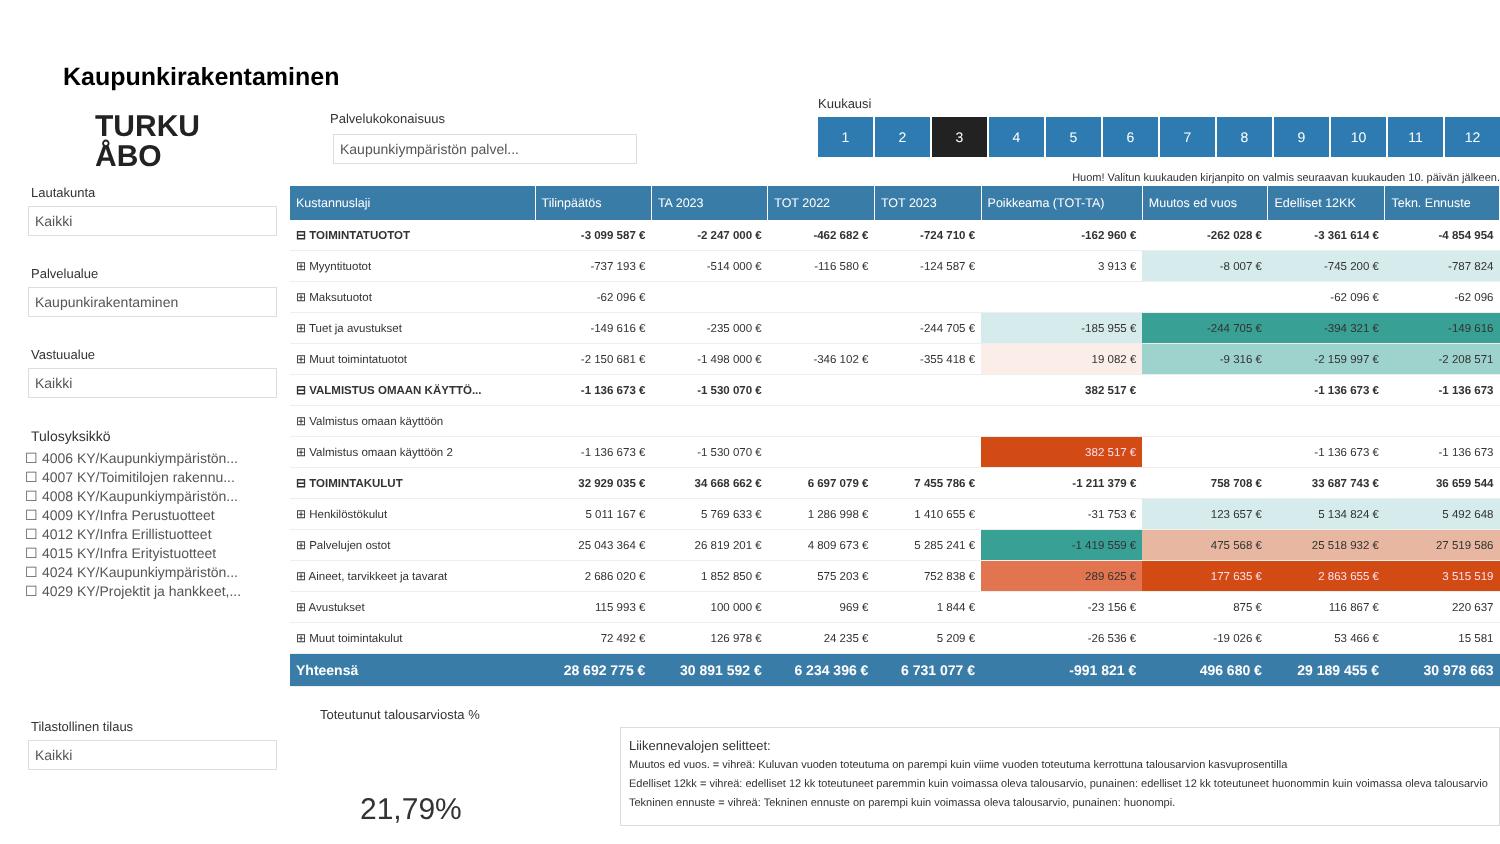Kaupunkirakentaminen
TURKU
ÅBO
Lautakunta
Kaikki
Palvelualue
Kaupunkirakentaminen
Vastuualue
Kaikki
Tulosyksikkö
☐ 4006 KY/Kaupunkiympäristön...
☐ 4007 KY/Toimitilojen rakennu...
☐ 4008 KY/Kaupunkiympäristön...
☐ 4009 KY/Infra Perustuotteet
☐ 4012 KY/Infra Erillistuotteet
☐ 4015 KY/Infra Erityistuotteet
☐ 4024 KY/Kaupunkiympäristön...
☐ 4029 KY/Projektit ja hankkeet,...
Tilastollinen tilaus
Kaikki
Palvelukokonaisuus
Kaupunkiympäristön palvel...
Kuukausi
1 2 3 456789 10 11 12
Huom! Valitun kuukauden kirjanpito on valmis seuraavan kuukauden 10. päivän jälkeen.
| Kustannuslaji | Tilinpäätös | TA 2023 | TOT 2022 | TOT 2023 | Poikkeama (TOT-TA) | Muutos ed vuos | Edelliset 12KK | Tekn. Ennuste |
| --- | --- | --- | --- | --- | --- | --- | --- | --- |
| ⊟ TOIMINTATUOTOT | -3 099 587 € | -2 247 000 € | -462 682 € | -724 710 € | -162 960 € | -262 028 € | -3 361 614 € | -4 854 954 |
| ⊞ Myyntituotot | -737 193 € | -514 000 € | -116 580 € | -124 587 € | 3 913 € | -8 007 € | -745 200 € | -787 824 |
| ⊞ Maksutuotot | -62 096 € | | | | | | -62 096 € | -62 096 |
| ⊞ Tuet ja avustukset | -149 616 € | -235 000 € | | -244 705 € | -185 955 € | -244 705 € | -394 321 € | -149 616 |
| ⊞ Muut toimintatuotot | -2 150 681 € | -1 498 000 € | -346 102 € | -355 418 € | 19 082 € | -9 316 € | -2 159 997 € | -2 208 571 |
| ⊟ VALMISTUS OMAAN KÄYTTÖ... | -1 136 673 € | -1 530 070 € | | | 382 517 € | | -1 136 673 € | -1 136 673 |
| ⊞ Valmistus omaan käyttöön | | | | | | | | |
| ⊞ Valmistus omaan käyttöön 2 | -1 136 673 € | -1 530 070 € | | | 382 517 € | | -1 136 673 € | -1 136 673 |
| ⊟ TOIMINTAKULUT | 32 929 035 € | 34 668 662 € | 6 697 079 € | 7 455 786 € | -1 211 379 € | 758 708 € | 33 687 743 € | 36 659 544 |
| ⊞ Henkilöstökulut | 5 011 167 € | 5 769 633 € | 1 286 998 € | 1 410 655 € | -31 753 € | 123 657 € | 5 134 824 € | 5 492 648 |
| ⊞ Palvelujen ostot | 25 043 364 € | 26 819 201 € | 4 809 673 € | 5 285 241 € | -1 419 559 € | 475 568 € | 25 518 932 € | 27 519 586 |
| ⊞ Aineet, tarvikkeet ja tavarat | 2 686 020 € | 1 852 850 € | 575 203 € | 752 838 € | 289 625 € | 177 635 € | 2 863 655 € | 3 515 519 |
| ⊞ Avustukset | 115 993 € | 100 000 € | 969 € | 1 844 € | -23 156 € | 875 € | 116 867 € | 220 637 |
| ⊞ Muut toimintakulut | 72 492 € | 126 978 € | 24 235 € | 5 209 € | -26 536 € | -19 026 € | 53 466 € | 15 581 |
| Yhteensä | 28 692 775 € | 30 891 592 € | 6 234 396 € | 6 731 077 € | -991 821 € | 496 680 € | 29 189 455 € | 30 978 663 |
Toteutunut talousarviosta %
21,79%
Liikennevalojen selitteet:
Muutos ed vuos. = vihreä: Kuluvan vuoden toteutuma on parempi kuin viime vuoden toteutuma kerrottuna talousarvion kasvuprosentilla
Edelliset 12kk = vihreä: edelliset 12 kk toteutuneet paremmin kuin voimassa oleva talousarvio, punainen: edelliset 12 kk toteutuneet huonommin kuin voimassa oleva talousarvio
Tekninen ennuste = vihreä: Tekninen ennuste on parempi kuin voimassa oleva talousarvio, punainen: huonompi.